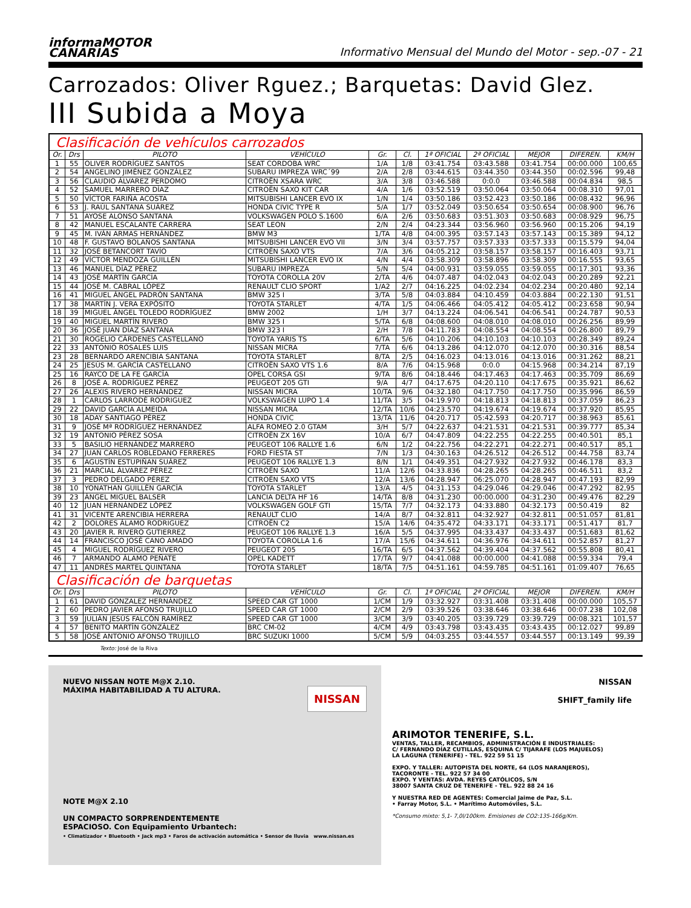informaMOTOR
CANARIAS
Informativo Mensual del Mundo del Motor - sep.-07 - 21
Carrozados: Oliver Rguez.; Barquetas: David Glez.
III Subida a Moya
| Clasificación de vehículos carrozados | | | | | | | | | | |
| --- | --- | --- | --- | --- | --- | --- | --- | --- | --- | --- |
| Or. | Drs | PILOTO | VEHÍCULO | Gr. | Cl. | 1ª OFICIAL | 2ª OFICIAL | MEJOR | DIFEREN. | KM/H |
| 1 | 55 | OLIVER RODRÍGUEZ SANTOS | SEAT CORDOBA WRC | 1/A | 1/8 | 03:41.754 | 03:43.588 | 03:41.754 | 00:00.000 | 100,65 |
| 2 | 54 | ANGELINO JIMÉNEZ GONZÁLEZ | SUBARU IMPREZA WRC´99 | 2/A | 2/8 | 03:44.615 | 03:44.350 | 03:44.350 | 00:02.596 | 99,48 |
| 3 | 56 | CLAUDIO ÁLVAREZ PERDOMO | CITROËN XSARA WRC | 3/A | 3/8 | 03:46.588 | 0:0.0 | 03:46.588 | 00:04.834 | 98,5 |
| 4 | 52 | SAMUEL MARRERO DÍAZ | CITROËN SAXO KIT CAR | 4/A | 1/6 | 03:52.519 | 03:50.064 | 03:50.064 | 00:08.310 | 97,01 |
| 5 | 50 | VÍCTOR FARIÑA ACOSTA | MITSUBISHI LANCER EVO IX | 1/N | 1/4 | 03:50.186 | 03:52.423 | 03:50.186 | 00:08.432 | 96,96 |
| 6 | 53 | J. RAÚL SANTANA SUÁREZ | HONDA CIVIC TYPE R | 5/A | 1/7 | 03:52.049 | 03:50.654 | 03:50.654 | 00:08.900 | 96,76 |
| 7 | 51 | AYOSE ALONSO SANTANA | VOLKSWAGEN POLO S.1600 | 6/A | 2/6 | 03:50.683 | 03:51.303 | 03:50.683 | 00:08.929 | 96,75 |
| 8 | 42 | MANUEL ESCALANTE CARRERA | SEAT LEON | 2/N | 2/4 | 04:23.344 | 03:56.960 | 03:56.960 | 00:15.206 | 94,19 |
| 9 | 45 | M. IVÁN ARMAS HERNÁNDEZ | BMW M3 | 1/TA | 4/8 | 04:00.395 | 03:57.143 | 03:57.143 | 00:15.389 | 94,12 |
| 10 | 48 | F. GUSTAVO BOLAÑOS SANTANA | MITSUBISHI LANCER EVO VII | 3/N | 3/4 | 03:57.757 | 03:57.333 | 03:57.333 | 00:15.579 | 94,04 |
| 11 | 32 | JOSÉ BETANCORT TAVÍO | CITROËN SAXO VTS | 7/A | 3/6 | 04:05.212 | 03:58.157 | 03:58.157 | 00:16.403 | 93,71 |
| 12 | 49 | VÍCTOR MENDOZA GUILLÉN | MITSUBISHI LANCER EVO IX | 4/N | 4/4 | 03:58.309 | 03:58.896 | 03:58.309 | 00:16.555 | 93,65 |
| 13 | 46 | MANUEL DÍAZ PÉREZ | SUBARU IMPREZA | 5/N | 5/4 | 04:00.931 | 03:59.055 | 03:59.055 | 00:17.301 | 93,36 |
| 14 | 43 | JOSÉ MARTÍN GARCÍA | TOYOTA COROLLA 20V | 2/TA | 4/6 | 04:07.487 | 04:02.043 | 04:02.043 | 00:20.289 | 92,21 |
| 15 | 44 | JOSÉ M. CABRAL LÓPEZ | RENAULT CLIO SPORT | 1/A2 | 2/7 | 04:16.225 | 04:02.234 | 04:02.234 | 00:20.480 | 92,14 |
| 16 | 41 | MIGUEL ÁNGEL PADRÓN SANTANA | BMW 325 I | 3/TA | 5/8 | 04:03.884 | 04:10.459 | 04:03.884 | 00:22.130 | 91,51 |
| 17 | 38 | MARTÍN J. VERA EXPÓSITO | TOYOTA STARLET | 4/TA | 1/5 | 04:06.466 | 04:05.412 | 04:05.412 | 00:23.658 | 90,94 |
| 18 | 39 | MIGUEL ÁNGEL TOLEDO RODRÍGUEZ | BMW 2002 | 1/H | 3/7 | 04:13.224 | 04:06.541 | 04:06.541 | 00:24.787 | 90,53 |
| 19 | 40 | MIGUEL MARTÍN RIVERO | BMW 325 I | 5/TA | 6/8 | 04:08.600 | 04:08.010 | 04:08.010 | 00:26.256 | 89,99 |
| 20 | 36 | JOSÉ JUAN DÍAZ SANTANA | BMW 323 I | 2/H | 7/8 | 04:11.783 | 04:08.554 | 04:08.554 | 00:26.800 | 89,79 |
| 21 | 30 | ROGELIO CÁRDENES CASTELLANO | TOYOTA YARIS TS | 6/TA | 5/6 | 04:10.206 | 04:10.103 | 04:10.103 | 00:28.349 | 89,24 |
| 22 | 33 | ANTONIO ROSALES LUIS | NISSAN MICRA | 7/TA | 6/6 | 04:13.286 | 04:12.070 | 04:12.070 | 00:30.316 | 88,54 |
| 23 | 28 | BERNARDO ARENCIBIA SANTANA | TOYOTA STARLET | 8/TA | 2/5 | 04:16.023 | 04:13.016 | 04:13.016 | 00:31.262 | 88,21 |
| 24 | 25 | JESÚS M. GARCÍA CASTELLANO | CITROËN SAXO VTS 1.6 | 8/A | 7/6 | 04:15.968 | 0:0.0 | 04:15.968 | 00:34.214 | 87,19 |
| 25 | 16 | RAYCO DE LA FE GARCÍA | OPEL CORSA GSI | 9/TA | 8/6 | 04:18.446 | 04:17.463 | 04:17.463 | 00:35.709 | 86,69 |
| 26 | 8 | JOSÉ A. RODRÍGUEZ PÉREZ | PEUGEOT 205 GTI | 9/A | 4/7 | 04:17.675 | 04:20.110 | 04:17.675 | 00:35.921 | 86,62 |
| 27 | 26 | ALEXIS RIVERO HERNÁNDEZ | NISSAN MICRA | 10/TA | 9/6 | 04:32.180 | 04:17.750 | 04:17.750 | 00:35.996 | 86,59 |
| 28 | 1 | CARLOS LARRODÉ RODRIGUEZ | VOLKSWAGEN LUPO 1.4 | 11/TA | 3/5 | 04:19.970 | 04:18.813 | 04:18.813 | 00:37.059 | 86,23 |
| 29 | 22 | DAVID GARCÍA ALMEIDA | NISSAN MICRA | 12/TA | 10/6 | 04:23.570 | 04:19.674 | 04:19.674 | 00:37.920 | 85,95 |
| 30 | 18 | ADAY SANTIAGO PÉREZ | HONDA CIVIC | 13/TA | 11/6 | 04:20.717 | 05:42.593 | 04:20.717 | 00:38.963 | 85,61 |
| 31 | 9 | JOSÉ Mª RODRÍGUEZ HERNÁNDEZ | ALFA ROMEO 2.0 GTAM | 3/H | 5/7 | 04:22.637 | 04:21.531 | 04:21.531 | 00:39.777 | 85,34 |
| 32 | 19 | ANTONIO PÉREZ SOSA | CITROËN ZX 16V | 10/A | 6/7 | 04:47.809 | 04:22.255 | 04:22.255 | 00:40.501 | 85,1 |
| 33 | 5 | BASILIO HERNÁNDEZ MARRERO | PEUGEOT 106 RALLYE 1.6 | 6/N | 1/2 | 04:22.756 | 04:22.271 | 04:22.271 | 00:40.517 | 85,1 |
| 34 | 27 | JUAN CARLOS ROBLEDANO FERRERES | FORD FIESTA ST | 7/N | 1/3 | 04:30.163 | 04:26.512 | 04:26.512 | 00:44.758 | 83,74 |
| 35 | 6 | AGUSTÍN ESTUPIÑAN SUÁREZ | PEUGEOT 106 RALLYE 1.3 | 8/N | 1/1 | 04:49.351 | 04:27.932 | 04:27.932 | 00:46.178 | 83,3 |
| 36 | 21 | MARCIAL ÁLVAREZ PÉREZ | CITROËN SAXO | 11/A | 12/6 | 04:33.836 | 04:28.265 | 04:28.265 | 00:46.511 | 83,2 |
| 37 | 3 | PEDRO DELGADO PÉREZ | CITROËN SAXO VTS | 12/A | 13/6 | 04:28.947 | 06:25.070 | 04:28.947 | 00:47.193 | 82,99 |
| 38 | 10 | YONATHAN GUILLÉN GARCÍA | TOYOTA STARLET | 13/A | 4/5 | 04:31.153 | 04:29.046 | 04:29.046 | 00:47.292 | 82,95 |
| 39 | 23 | ÁNGEL MIGUEL BALSER | LANCIA DELTA HF 16 | 14/TA | 8/8 | 04:31.230 | 00:00.000 | 04:31.230 | 00:49.476 | 82,29 |
| 40 | 12 | JUAN HERNÁNDEZ LÓPEZ | VOLKSWAGEN GOLF GTI | 15/TA | 7/7 | 04:32.173 | 04:33.880 | 04:32.173 | 00:50.419 | 82 |
| 41 | 31 | VICENTE ARENCIBIA HERRERA | RENAULT CLIO | 14/A | 8/7 | 04:32.811 | 04:32.927 | 04:32.811 | 00:51.057 | 81,81 |
| 42 | 2 | DOLORES ÁLAMO RODRIGUEZ | CITROËN C2 | 15/A | 14/6 | 04:35.472 | 04:33.171 | 04:33.171 | 00:51.417 | 81,7 |
| 43 | 20 | JAVIER R. RIVERO GUTIERREZ | PEUGEOT 106 RALLYE 1.3 | 16/A | 5/5 | 04:37.995 | 04:33.437 | 04:33.437 | 00:51.683 | 81,62 |
| 44 | 14 | FRANCISCO JOSÉ CANO AMADO | TOYOTA COROLLA 1.6 | 17/A | 15/6 | 04:34.611 | 04:36.976 | 04:34.611 | 00:52.857 | 81,27 |
| 45 | 4 | MIGUEL RODRÍGUEZ RIVERO | PEUGEOT 205 | 16/TA | 6/5 | 04:37.562 | 04:39.404 | 04:37.562 | 00:55.808 | 80,41 |
| 46 | 7 | ARMANDO ÁLAMO PEÑATE | OPEL KADETT | 17/TA | 9/7 | 04:41.088 | 00:00.000 | 04:41.088 | 00:59.334 | 79,4 |
| 47 | 11 | ANDRÉS MARTEL QUINTANA | TOYOTA STARLET | 18/TA | 7/5 | 04:51.161 | 04:59.785 | 04:51.161 | 01:09.407 | 76,65 |
| Clasificación de barquetas | | | | | | | | | | |
| Or. | Drs | PILOTO | VEHÍCULO | Gr. | Cl. | 1ª OFICIAL | 2ª OFICIAL | MEJOR | DIFEREN. | KM/H |
| 1 | 61 | DAVID GONZALEZ HERNÁNDEZ | SPEED CAR GT 1000 | 1/CM | 1/9 | 03:32.927 | 03:31.408 | 03:31.408 | 00:00.000 | 105,57 |
| 2 | 60 | PEDRO JAVIER AFONSO TRUJILLO | SPEED CAR GT 1000 | 2/CM | 2/9 | 03:39.526 | 03:38.646 | 03:38.646 | 00:07.238 | 102,08 |
| 3 | 59 | JULIÁN JESÚS FALCÓN RAMÍREZ | SPEED CAR GT 1000 | 3/CM | 3/9 | 03:40.205 | 03:39.729 | 03:39.729 | 00:08.321 | 101,57 |
| 4 | 57 | BENITO MARTÍN GONZÁLEZ | BRC CM-02 | 4/CM | 4/9 | 03:43.798 | 03:43.435 | 03:43.435 | 00:12.027 | 99,89 |
| 5 | 58 | JOSÉ ANTONIO AFONSO TRUJILLO | BRC SUZUKI 1000 | 5/CM | 5/9 | 04:03.255 | 03:44.557 | 03:44.557 | 00:13.149 | 99,39 |
Texto: José de la Riva
NUEVO NISSAN NOTE M@X 2.10.
MÁXIMA HABITABILIDAD A TU ALTURA.
NISSAN
NOTE M@X 2.10
UN COMPACTO SORPRENDENTEMENTE
ESPACIOSO. Con Equipamiento Urbantech:
• Climatizador • Bluetooth • Jack mp3 • Faros de activación automática • Sensor de lluvia www.nissan.es
NISSAN
SHIFT_family life
ARIMOTOR TENERIFE, S.L.
VENTAS, TALLER, RECAMBIOS, ADMINISTRACIÓN E INDUSTRIALES:
C/ FERNANDO DÍAZ CUTILLAS, ESQUINA C/ TIJARAFE (LOS MAJUELOS)
LA LAGUNA (TENERIFE) - TEL. 922 59 51 15
EXPO. Y TALLER: AUTOPISTA DEL NORTE, 64 (LOS NARANJEROS),
TACORONTE - TEL. 922 57 34 00
EXPO. Y VENTAS: AVDA. REYES CATÓLICOS, S/N
38007 SANTA CRUZ DE TENERIFE - TEL. 922 88 24 16
Y NUESTRA RED DE AGENTES: Comercial Jaime de Paz, S.L.
• Farray Motor, S.L. • Marítimo Automóviles, S.L.
*Consumo mixto: 5,1- 7,0l/100km. Emisiones de CO2:135-166g/Km.